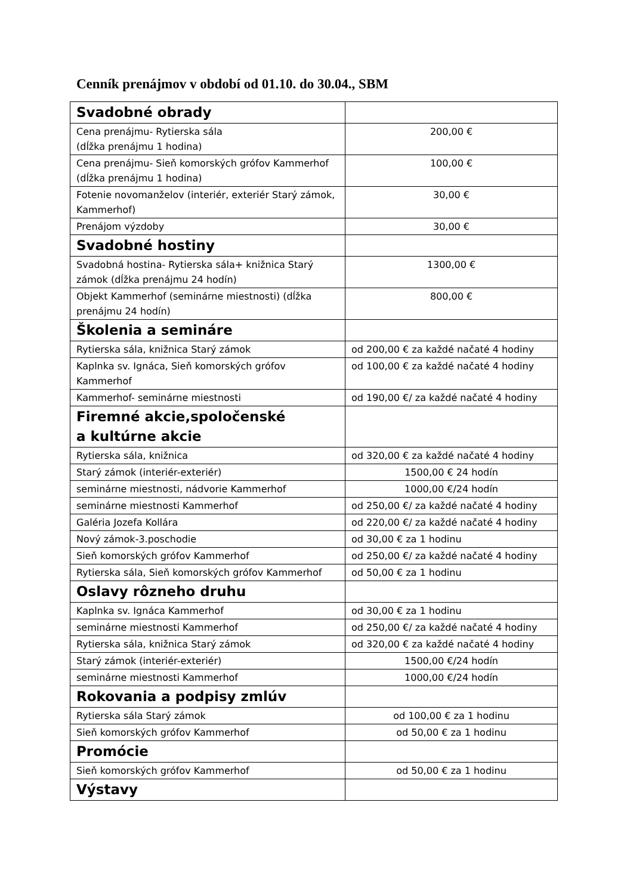Cenník prenájmov v období od 01.10. do 30.04., SBM
| Svadobné obrady | |
| Cena prenájmu- Rytierska sála (dĺžka prenájmu 1 hodina) | 200,00 € |
| Cena prenájmu- Sieň komorských grófov Kammerhof (dĺžka prenájmu 1 hodina) | 100,00 € |
| Fotenie novomanželov (interiér, exteriér Starý zámok, Kammerhof) | 30,00 € |
| Prenájom výzdoby | 30,00 € |
| Svadobné hostiny | |
| Svadobná hostina- Rytierska sála+ knižnica Starý zámok (dĺžka prenájmu 24 hodín) | 1300,00 € |
| Objekt Kammerhof (seminárne miestnosti) (dĺžka prenájmu 24 hodín) | 800,00 € |
| Školenia a semináre | |
| Rytierska sála, knižnica Starý zámok | od 200,00 € za každé načaté 4 hodiny |
| Kaplnka sv. Ignáca, Sieň komorských grófov Kammerhof | od 100,00 € za každé načaté 4 hodiny |
| Kammerhof- seminárne miestnosti | od 190,00 €/ za každé načaté 4 hodiny |
| Firemné akcie,spoločenské a kultúrne akcie | |
| Rytierska sála, knižnica | od 320,00 € za každé načaté 4 hodiny |
| Starý zámok (interiér-exteriér) | 1500,00 € 24 hodín |
| seminárne miestnosti, nádvorie Kammerhof | 1000,00 €/24 hodín |
| seminárne miestnosti Kammerhof | od 250,00 €/ za každé načaté 4 hodiny |
| Galéria Jozefa Kollára | od 220,00 €/ za každé načaté 4 hodiny |
| Nový zámok-3.poschodie | od 30,00 € za 1 hodinu |
| Sieň komorských grófov Kammerhof | od 250,00 €/ za každé načaté 4 hodiny |
| Rytierska sála, Sieň komorských grófov Kammerhof | od 50,00 € za 1 hodinu |
| Oslavy rôzneho druhu | |
| Kaplnka sv. Ignáca Kammerhof | od 30,00 € za 1 hodinu |
| seminárne miestnosti Kammerhof | od 250,00 €/ za každé načaté 4 hodiny |
| Rytierska sála, knižnica Starý zámok | od 320,00 € za každé načaté 4 hodiny |
| Starý zámok (interiér-exteriér) | 1500,00 €/24 hodín |
| seminárne miestnosti Kammerhof | 1000,00 €/24 hodín |
| Rokovania a podpisy zmlúv | |
| Rytierska sála Starý zámok | od 100,00 € za 1 hodinu |
| Sieň komorských grófov Kammerhof | od 50,00 € za 1 hodinu |
| Promócie | |
| Sieň komorských grófov Kammerhof | od 50,00 € za 1 hodinu |
| Výstavy | |